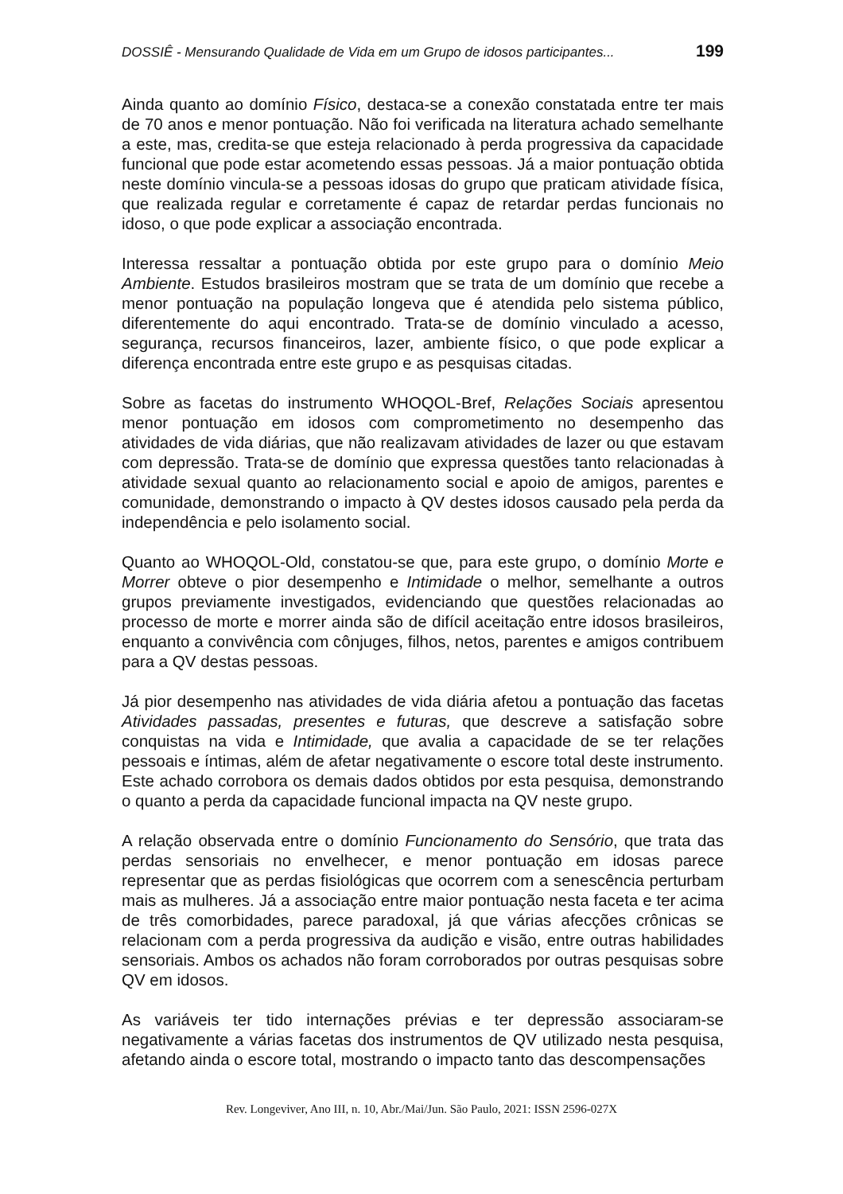DOSSIÊ - Mensurando Qualidade de Vida em um Grupo de idosos participantes... 199
Ainda quanto ao domínio Físico, destaca-se a conexão constatada entre ter mais de 70 anos e menor pontuação. Não foi verificada na literatura achado semelhante a este, mas, credita-se que esteja relacionado à perda progressiva da capacidade funcional que pode estar acometendo essas pessoas. Já a maior pontuação obtida neste domínio vincula-se a pessoas idosas do grupo que praticam atividade física, que realizada regular e corretamente é capaz de retardar perdas funcionais no idoso, o que pode explicar a associação encontrada.
Interessa ressaltar a pontuação obtida por este grupo para o domínio Meio Ambiente. Estudos brasileiros mostram que se trata de um domínio que recebe a menor pontuação na população longeva que é atendida pelo sistema público, diferentemente do aqui encontrado. Trata-se de domínio vinculado a acesso, segurança, recursos financeiros, lazer, ambiente físico, o que pode explicar a diferença encontrada entre este grupo e as pesquisas citadas.
Sobre as facetas do instrumento WHOQOL-Bref, Relações Sociais apresentou menor pontuação em idosos com comprometimento no desempenho das atividades de vida diárias, que não realizavam atividades de lazer ou que estavam com depressão. Trata-se de domínio que expressa questões tanto relacionadas à atividade sexual quanto ao relacionamento social e apoio de amigos, parentes e comunidade, demonstrando o impacto à QV destes idosos causado pela perda da independência e pelo isolamento social.
Quanto ao WHOQOL-Old, constatou-se que, para este grupo, o domínio Morte e Morrer obteve o pior desempenho e Intimidade o melhor, semelhante a outros grupos previamente investigados, evidenciando que questões relacionadas ao processo de morte e morrer ainda são de difícil aceitação entre idosos brasileiros, enquanto a convivência com cônjuges, filhos, netos, parentes e amigos contribuem para a QV destas pessoas.
Já pior desempenho nas atividades de vida diária afetou a pontuação das facetas Atividades passadas, presentes e futuras, que descreve a satisfação sobre conquistas na vida e Intimidade, que avalia a capacidade de se ter relações pessoais e íntimas, além de afetar negativamente o escore total deste instrumento. Este achado corrobora os demais dados obtidos por esta pesquisa, demonstrando o quanto a perda da capacidade funcional impacta na QV neste grupo.
A relação observada entre o domínio Funcionamento do Sensório, que trata das perdas sensoriais no envelhecer, e menor pontuação em idosas parece representar que as perdas fisiológicas que ocorrem com a senescência perturbam mais as mulheres. Já a associação entre maior pontuação nesta faceta e ter acima de três comorbidades, parece paradoxal, já que várias afecções crônicas se relacionam com a perda progressiva da audição e visão, entre outras habilidades sensoriais. Ambos os achados não foram corroborados por outras pesquisas sobre QV em idosos.
As variáveis ter tido internações prévias e ter depressão associaram-se negativamente a várias facetas dos instrumentos de QV utilizado nesta pesquisa, afetando ainda o escore total, mostrando o impacto tanto das descompensações
Rev. Longeviver, Ano III, n. 10, Abr./Mai/Jun. São Paulo, 2021: ISSN 2596-027X